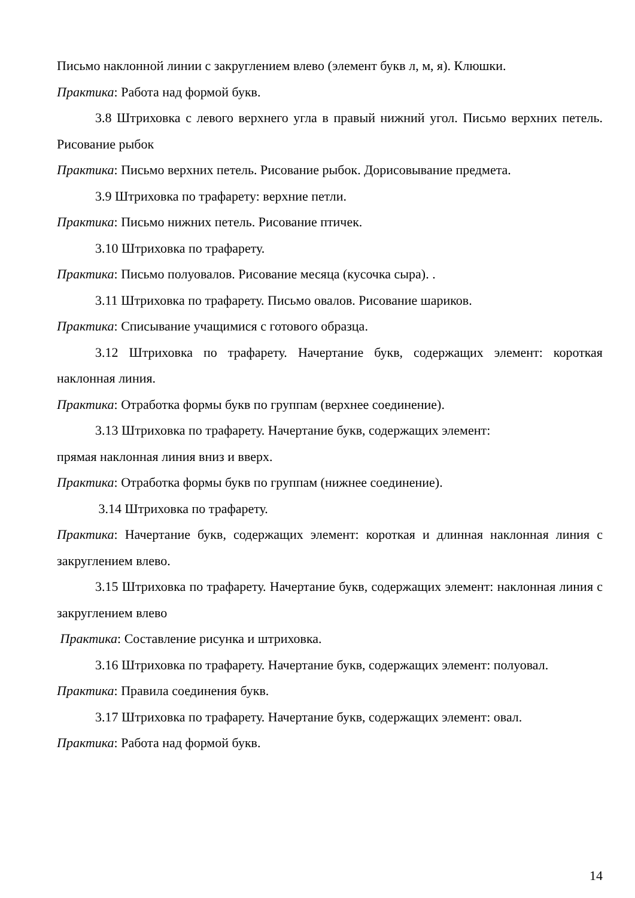Письмо наклонной линии с закруглением влево (элемент букв л, м, я). Клюшки.
Практика: Работа над формой букв.
3.8 Штриховка с левого верхнего угла в правый нижний угол. Письмо верхних петель. Рисование рыбок
Практика: Письмо верхних петель. Рисование рыбок. Дорисовывание предмета.
3.9 Штриховка по трафарету: верхние петли.
Практика: Письмо нижних петель. Рисование птичек.
3.10 Штриховка по трафарету.
Практика: Письмо полуовалов. Рисование месяца (кусочка сыра). .
3.11 Штриховка по трафарету. Письмо овалов. Рисование шариков.
Практика: Списывание учащимися с готового образца.
3.12 Штриховка по трафарету. Начертание букв, содержащих элемент: короткая наклонная линия.
Практика: Отработка формы букв по группам (верхнее соединение).
3.13 Штриховка по трафарету. Начертание букв, содержащих элемент:
прямая наклонная линия вниз и вверх.
Практика: Отработка формы букв по группам (нижнее соединение).
3.14 Штриховка по трафарету.
Практика: Начертание букв, содержащих элемент: короткая и длинная наклонная линия с закруглением влево.
3.15 Штриховка по трафарету. Начертание букв, содержащих элемент: наклонная линия с закруглением влево
Практика: Составление рисунка и штриховка.
3.16 Штриховка по трафарету. Начертание букв, содержащих элемент: полуовал.
Практика: Правила соединения букв.
3.17 Штриховка по трафарету. Начертание букв, содержащих элемент: овал.
Практика: Работа над формой букв.
14